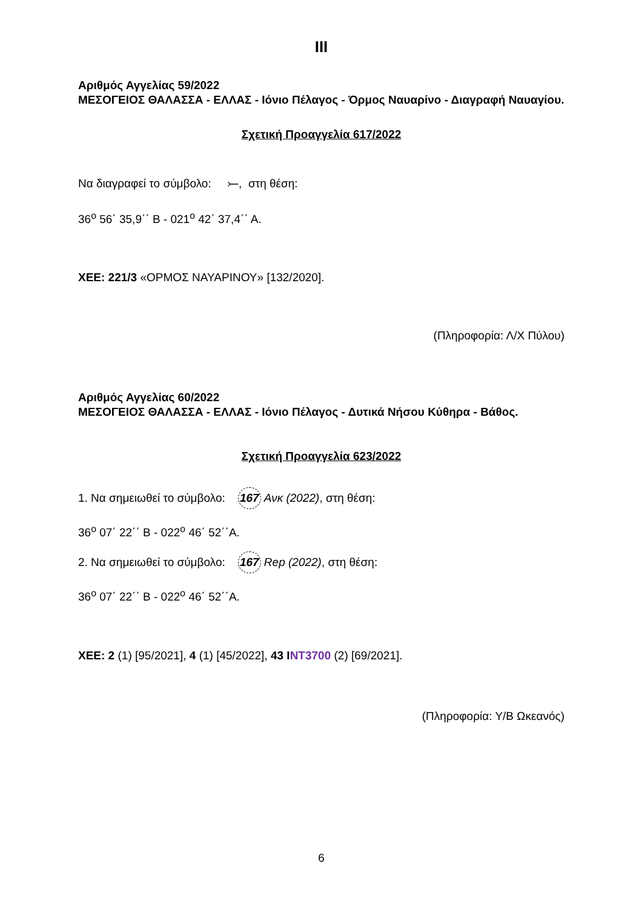ΙΙΙ
Αριθμός Αγγελίας 59/2022
ΜΕΣΟΓΕΙΟΣ ΘΑΛΑΣΣΑ - ΕΛΛΑΣ - Ιόνιο Πέλαγος - Όρμος Ναυαρίνο - Διαγραφή Ναυαγίου.
Σχετική Προαγγελία 617/2022
Να διαγραφεί το σύμβολο: ⤚, στη θέση:
36<sup>ο</sup> 56΄ 35,9΄΄ Β - 021<sup>ο</sup> 42΄ 37,4΄΄ Α.
ΧΕΕ: 221/3 «ΟΡΜΟΣ ΝΑΥΑΡΙΝΟΥ» [132/2020].
(Πληροφορία: Λ/Χ Πύλου)
Αριθμός Αγγελίας 60/2022
ΜΕΣΟΓΕΙΟΣ ΘΑΛΑΣΣΑ - ΕΛΛΑΣ - Ιόνιο Πέλαγος - Δυτικά Νήσου Κύθηρα - Βάθος.
Σχετική Προαγγελία 623/2022
1. Να σημειωθεί το σύμβολο: 167 Ανκ (2022), στη θέση:
36<sup>ο</sup> 07΄ 22΄΄ Β - 022<sup>ο</sup> 46΄ 52΄΄Α.
2. Να σημειωθεί το σύμβολο: 167 Rep (2022), στη θέση:
36<sup>ο</sup> 07΄ 22΄΄ Β - 022<sup>ο</sup> 46΄ 52΄΄Α.
ΧΕΕ: 2 (1) [95/2021], 4 (1) [45/2022], 43 I NT3700 (2) [69/2021].
(Πληροφορία: Υ/Β Ωκεανός)
6